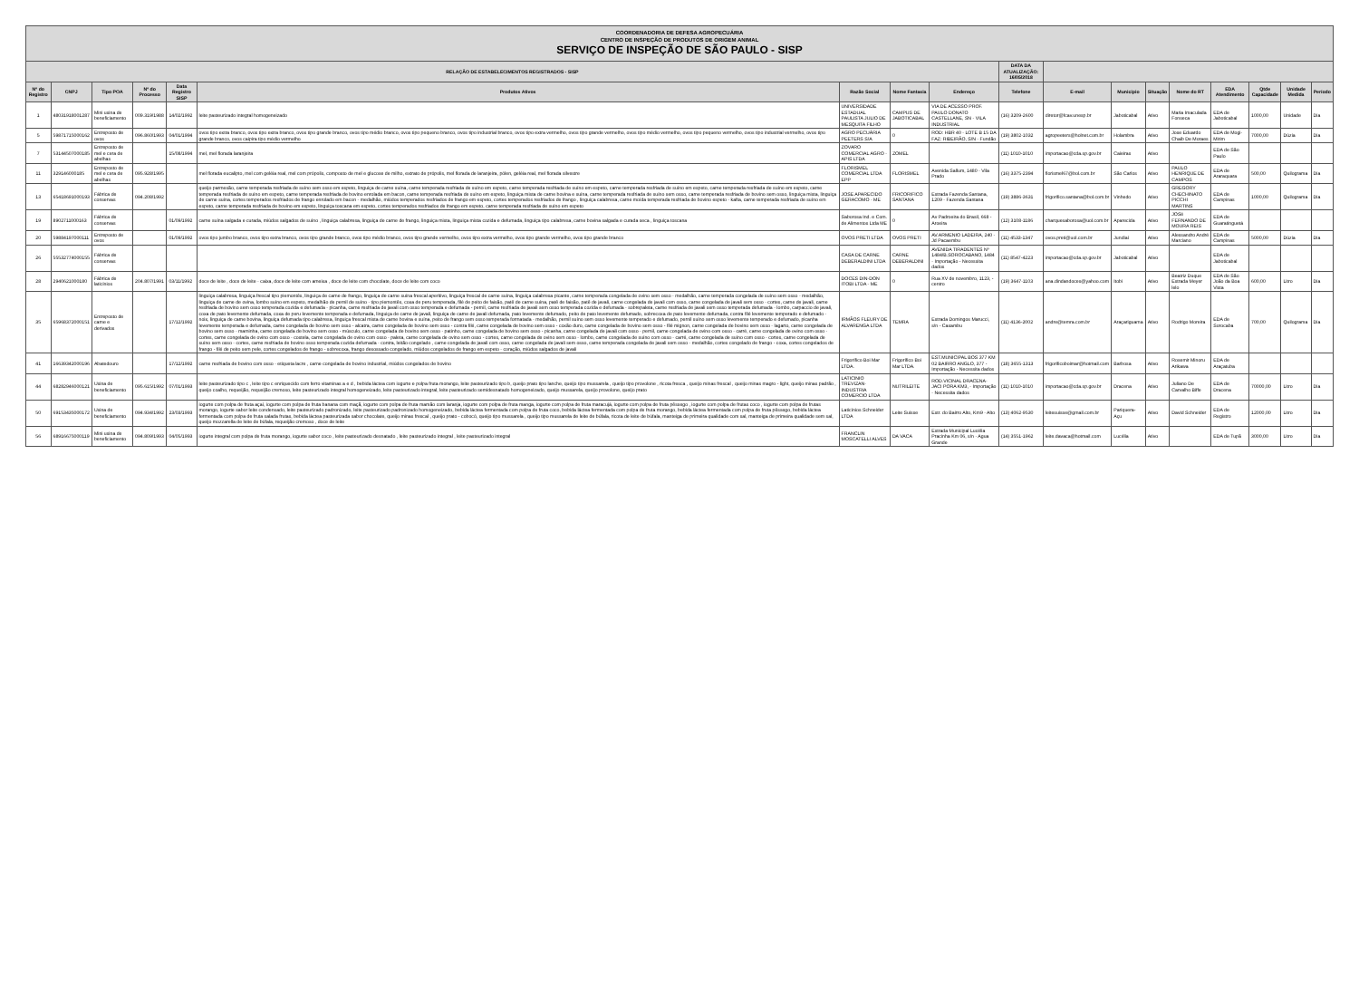| COORDENADORIA DE DEFESA AGROPECUÁRIA CENTRO DE INSPEÇÃO DE PRODUTOS DE ORIGEM ANIMAL SERVIÇO DE INSPEÇÃO DE SÃO PAULO - SISP | | | | | | | | | | | | | | | | | |
| RELAÇÃO DE ESTABELECIMENTOS REGISTRADOS - SISP | | | | | | | | | DATA DA ATUALIZAÇÃO: 16/05/2018 | | | | | | | | |
| Nº do Registro | CNPJ | Tipo POA | Nº do Processo | Data Registro SISP | Produtos Ativos | Razão Social | Nome Fantasia | Endereço | Telefone | E-mail | Município | Situação | Nome do RT | EDA Atendimento | Qtde Capacidade | Unidade Medida | Período |
| 1 | 48031918001287 | Mini usina de beneficiamento | 009.319/1988 | 14/02/1992 | leite pasteurizado integral homogeneizado | UNIVERSIDADE ESTADUAL PAULISTA JULIO DE MESQUITA FILHO | CAMPUS DE JABOTICABAL | VIA DE ACESSO PROF. PAULO DONATO CASTELLANE, SN - VILA INDUSTRIAL | (16) 3209-2600 | diretor@fcav.unesp.br | Jaboticabal | Ativo | Maria Imaculada Fonseca | EDA de Jaboticabal | 1000,00 | Unidade | Dia |
| 5 | 59871715000162 | Entreposto de ovos | 096.860/1993 | 04/01/1994 | ovos tipo extra branco, ovos tipo extra branco, ovos tipo grande branco, ovos tipo médio branco, ovos tipo pequeno branco, ovos tipo industrial branco, ovos tipo extra vermelho, ovos tipo grande vermelho, ovos tipo médio vermelho, ovos tipo pequeno vermelho, ovos tipo industrial vermelho, ovos tipo grande branco, ovos caipira tipo médio vermelho | AGRO PECUÁRIA PEETERS S/A | 0 | ROD: HBR 40 - LOTE B 15 DA FAZ: RIBEIRÃO, S/N - Fundão | (19) 3802-1032 | agropeeters@holnet.com.br | Holambra | Ativo | Jose Eduardo Chaib De Moraes | EDA de Mogi-Mirim | 7000,00 | Dúzia | Dia |
| 7 | 53144507000185 | Entreposto de mel e cera de abelhas | | 15/08/1994 | mel, mel florada laranjeira | ZOVARO COMERCIAL AGRO - APIS LTDA | ZOMEL | | (11) 1010-1010 | importacao@cda.sp.gov.br | Caieiras | Ativo | | EDA de São Paulo | | | |
| 11 | 329146000185 | Entreposto de mel e cera de abelhas | 095.928/1995 | | mel florada eucalipto, mel com geléia real, mel com própolis, composto de mel e glucose de milho, extrato de própolis, mel florada de laranjeira, pólen, geléia real, mel florada silvestre | FLORISMEL COMERCIAL LTDA EPP | FLORISMEL | Avenida Sallum, 1480 - Vila Prado | (16) 3375-2394 | florismel67@bol.com.br | São Carlos | Ativo | PAULO HENRIQUE DE CAMPOS | EDA de Araraquara | 500,00 | Quilograma | Dia |
| 13 | 65418691000193 | Fábrica de conservas | 094.208/1992 | | queijo parmesão, carne temperada resfriada de suíno sem osso em espeto, linguiça de carne suína, carne temperada resfriada de suíno em espeto, carne temperada resfriada de suíno em espeto, carne temperada resfriada de suíno em espeto, carne temperada resfriada de suíno em espeto, carne temperada resfriada de suíno em espeto, carne temperada resfriada de bovino enrolada em bacon, carne temperada resfriada de suíno em espeto, linguiça mista de carne bovina e suína, carne temperada resfriada de suíno sem osso, carne temperada resfriada de bovino sem osso, linguiça mista, linguiça de carne suína, cortes temperados resfriados de frango enrolado em bacon - medalhão, miúdos temperados resfriados de frango em espeto, cortes temperados resfriados de frango , linguiça calabresa, carne moída temperada resfriada de bovino espeto - kafta, carne temperada resfriada de suíno em espeto, carne temperada resfriada de bovino em espeto, linguiça toscana em espeto, cortes temperados resfriados de frango em espeto, carne temperada resfriada de suíno em espeto | JOSE APARECIDO GERACOMO - ME | FRICORIFICO SANTANA | Estrada Fazenda Santana, 1209 - Fazenda Santana | (19) 3886-3631 | frigorifico.santana@bol.com.br | Vinhedo | Ativo | GREGORY CHECHINATO PICCHI MARTINS | EDA de Campinas | 1000,00 | Quilograma | Dia |
| 19 | 8902711000163 | Fábrica de conservas | | 01/09/1992 | carne suína salgada e curada, miúdos salgados de suíno , linguiça calabresa, linguiça de carne de frango, linguiça mista, linguiça mista cozida e defumada, linguiça tipo calabresa, carne bovina salgada e curada seca , linguiça toscana | Saborosa Ind. e Com. de Alimentos Ltda ME | 0 | Av Padroeira do Brasil, 668 - Aroeira | (12) 3108-1186 | charquesaborosa@uol.com.br | Aparecida | Ativo | JOSé FERNANDO DE MOURA REIS | EDA de Guaratinguetá | | | |
| 20 | 59884197000111 | Entreposto de ovos | | 01/09/1992 | ovos tipo jumbo branco, ovos tipo extra branco, ovos tipo grande branco, ovos tipo médio branco, ovos tipo grande vermelho, ovos tipo extra vermelho, ovos tipo grande vermelho, ovos tipo grande branco | OVOS PRETI LTDA | OVOS PRETI | AV.ARMENIO LADEIRA, 240 - Jd Pacaembu | (11) 4533-1347 | ovos.preti@uol.com.br | Jundiaí | Ativo | Alessandro André Marciano | EDA de Campinas | 5000,00 | Dúzia | Dia |
| 26 | 55532774000155 | Fábrica de conservas | | | | CASA DE CARNE DEBERALDINI LTDA | CARNE DEBERALDINI | AVENIDA TIRADENTES Nº 1484/B.SOROCABANO, 1484 - Importação - Necessita dados | (11) 8547-4223 | importacao@cda.sp.gov.br | Jaboticabal | Ativo | | EDA de Jaboticabal | | | |
| 28 | 2940621000180 | Fábrica de laticínios | 204.807/1991 | 03/11/1992 | doce de leite , doce de leite - caixa, doce de leite com ameixa , doce de leite com chocolate, doce de leite com coco | DOCES DIN-DON ITOBI LTDA - ME | 0 | Rua XV de novembro, 1123, - centro | (19) 3647-1103 | ana.dindandoces@yahoo.com | Itobi | Ativo | Beatriz Duque Estrada Meyer lelo | EDA de São João da Boa Vista | 600,00 | Litro | Dia |
| 35 | 65968372000151 | Entreposto de carne e derivados | | 17/12/1992 | linguiça calabresa, linguiça frescal tipo piemontês, linguiça de carne de frango, linguiça de carne suína frescal aperitivo, linguiça frescal de carne suína, linguiça calabresa picante, carne temperada congelada de ovino sem osso - medalhão, carne temperada congelada de suíno sem osso - medalhão, linguiça de carne de ovina, lombo suíno em espeto, medalhão de pernil de suíno - tipo piemontês, coxa de peru temperada, filé de peito de faisão, patê de carne suína, patê de faisão, patê de javali, carne congelada de javali com osso, carne congelada de javali sem osso - cortes, carne de javali, carne resfriada de bovino sem osso temperada cozida e defumada - picanha, carne resfriada de javali com osso temperada e defumada - pernil, carne resfriada de javali sem osso temperada cozida e defumada - sobrepaleta, carne resfriada de javali sem osso temperada defumada - lombo, carpaccio de javali, coxa de pato levemente defumada, coxa de peru levemente temperada e defumada, linguiça de carne de javali, linguiça de carne de javali defumada, pato levemente defumado, peito de pato levemente defumado, sobrecoxa de pato levemente defumada, contra filé levemente temperado e defumado - noix, linguiça de carne bovina, linguiça defumada tipo calabresa, linguiça frescal mista de carne bovina e suína, peito de frango sem osso temperada formatada - medalhão, pernil suíno sem osso levemente temperado e defumado, pernil suíno sem osso levemente temperado e defumado, picanha levemente temperada e defumada, carne congelada de bovino sem osso - alcatra, carne congelada de bovino sem osso - contra filé, carne congelada de bovino sem osso - coxão duro, carne congelada de bovino sem osso - filé mignon, carne congelada de bovino sem osso - lagarto, carne congelada de bovino sem osso - maminha, carne congelada de bovino sem osso - músculo, carne congelada de bovino sem osso - patinho, carne congelada de bovino sem osso - picanha, carne congelada de javali com osso - pernil, carne congelada de ovino com osso - carré, carne congelada de ovino com osso - cortes, carne congelada de ovino com osso - costela, carne congelada de ovino com osso - paleta, carne congelada de ovino sem osso - cortes, carne congelada de ovino sem osso - lombo, carne congelada de suíno com osso - carré, carne congelada de suíno com osso - cortes, carne congelada de suíno sem osso - cortes, carne resfriada de bovino osso temperada cozida defumada - contra, leitão congelado , carne congelada de javali com osso, carne congelada de javali sem osso, carne temperada congelada de javali sem osso - medalhão, cortes congelado de frango - coxa, cortes congelados de frango - filé de peito sem pele, cortes congelados de frango - sobrecoxa, frango desossado congelado, miúdos congelados de frango em espeto - coração, miúdos salgados de javali | IRMÃOS FLEURY DE ALVARENGA LTDA | TEMRA | Estrada Domingos Marucci, s/n - Caxambu | (11) 4136-2002 | andre@temra.com.br | Araçariguama | Ativo | Rodrigo Moreira | EDA de Sorocaba | 700,00 | Quilograma | Dia |
| 41 | 16639342000196 | Abatedouro | | 17/12/1992 | carne resfriada de bovino com osso - etiqueta lacre , carne congelada de bovino industrial, miúdos congelados de bovino | Frigorífico Boi Mar LTDA. | Frigorífico Boi Mar LTDA. | EST.MUNICIPAL BOS 377 KM 02 BAIRRO ANGLO, 377 - Importação - Necessita dados | (18) 3655-1313 | frigorificoboimar@hotmail.com | Barbosa | Ativo | Rosemir Minoru Arikawa | EDA de Araçatuba | | | |
| 44 | 68282946000121 | Usina de beneficiamento | 095.615/1992 | 07/01/1993 | leite pasteurizado tipo c , leite tipo c enriquecido com ferro vitaminas a e d , bebida láctea com iogurte e polpa fruta morango, leite pasteurizado tipo b, queijo prato tipo lanche, queijo tipo mussarela , queijo tipo provolone , ricota fresca , queijo minas frescal , queijo minas magro - light, queijo minas padrão , queijo coalho, requeijão, requeijão cremoso, leite pasteurizado integral homogeneizado, leite pasteurizado integral, leite pasteurizado semidesnatado homogeneizado, queijo mussarela, queijo provolone, queijo prato | LATICINIO TREVIZAN-INDUSTRIA COMERCIO LTDA | NUTRILEITE | ROD.VICINAL DRACENA-JACI PORA KM3, - Importação - Necessita dados | (11) 1010-1010 | importacao@cda.sp.gov.br | Dracena | Ativo | Juliano De Carvalho Biffe | EDA de Dracena | 70000,00 | Litro | Dia |
| 50 | 69153435000172 | Usina de beneficiamento | 094.934/1992 | 23/03/1993 | iogurte com polpa de fruta açaí, iogurte com polpa de fruta banana com maçã, iogurte com polpa de fruta mamão com laranja, iogurte com polpa de fruta manga, iogurte com polpa de fruta maracujá, iogurte com polpa de fruta pêssego , iogurte com polpa de frutas coco , iogurte com polpa de frutas morango, iogurte sabor leite condensado, leite pasteurizado padronizado, leite pasteurizado padronizado homogeneizado, bebida láctea fermentada com polpa de fruta coco, bebida láctea fermentada com polpa de fruta morango, bebida láctea fermentada com polpa de fruta pêssego, bebida láctea fermentada com polpa de fruta salada frutas, bebida láctea pasteurizada sabor chocolate, queijo minas frescal , queijo prato - cobocó, queijo tipo mussarela , queijo tipo mussarela de leite de búfala, ricota de leite de búfala, manteiga de primeira qualidade com sal, manteiga de primeira qualidade sem sal, queijo mozzarella de leite de búfala, requeijão cremoso , doce de leite | Laticínios Schneider LTDA | Leite Suisse | Estr. do Bairro Alto, Km9 - Alto | (13) 4062-9530 | leitesuisse@gmail.com.br | Pariquera-Açu | Ativo | David Schneider | EDA de Registro | 12000,00 | Litro | Dia |
| 56 | 68916675000119 | Mini usina de beneficiamento | 094.809/1993 | 04/05/1993 | iogurte integral com polpa de fruta morango, iogurte sabor coco , leite pasteurizado desnatado , leite pasteurizado integral , leite pasteurizado integral | FRANCLIN MOSCATELLI ALVES | DA VACA | Estrada Municipal Lucélia Pracinha Km 06, s/n - Agua Grande | (14) 3551-1962 | leite.davaca@hotmail.com | Lucélia | Ativo | | EDA de Tupã | 3000,00 | Litro | Dia |